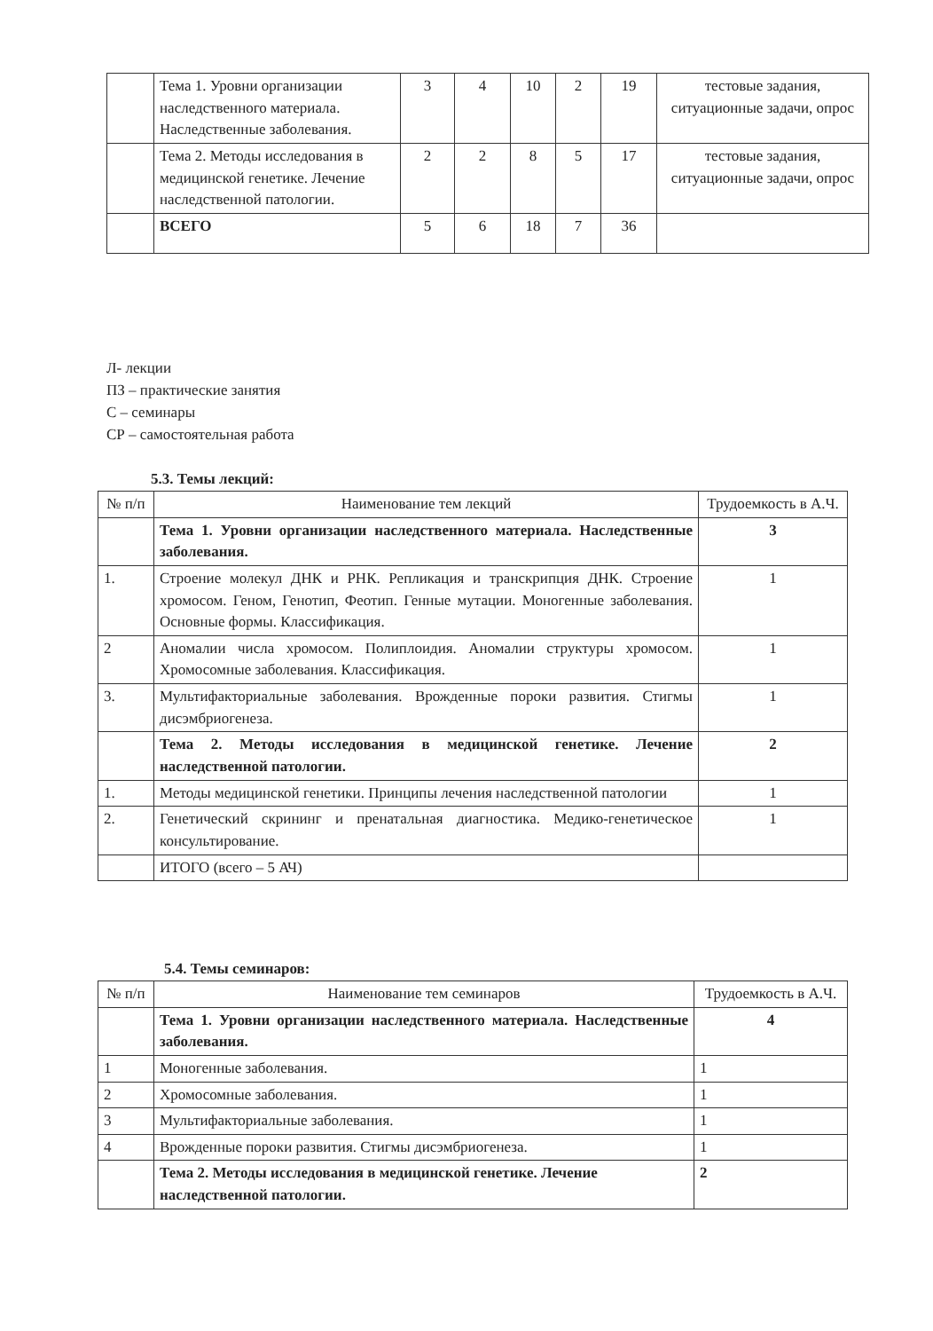| | Тема 1. Уровни организации наследственного материала. Наследственные заболевания. | 3 | 4 | 10 | 2 | 19 | тестовые задания, ситуационные задачи, опрос |
| | Тема 2. Методы исследования в медицинской генетике. Лечение наследственной патологии. | 2 | 2 | 8 | 5 | 17 | тестовые задания, ситуационные задачи, опрос |
| | ВСЕГО | 5 | 6 | 18 | 7 | 36 | |
Л- лекции
ПЗ – практические занятия
С – семинары
СР – самостоятельная работа
5.3. Темы лекций:
| № п/п | Наименование тем лекций | Трудоемкость в А.Ч. |
| --- | --- | --- |
| | Тема 1. Уровни организации наследственного материала. Наследственные заболевания. | 3 |
| 1. | Строение молекул ДНК и РНК. Репликация и транскрипция ДНК. Строение хромосом. Геном, Генотип, Феотип. Генные мутации. Моногенные заболевания. Основные формы. Классификация. | 1 |
| 2 | Аномалии числа хромосом. Полиплоидия. Аномалии структуры хромосом. Хромосомные заболевания. Классификация. | 1 |
| 3. | Мультифакториальные заболевания. Врожденные пороки развития. Стигмы дисэмбриогенеза. | 1 |
| | Тема 2. Методы исследования в медицинской генетике. Лечение наследственной патологии. | 2 |
| 1. | Методы медицинской генетики. Принципы лечения наследственной патологии | 1 |
| 2. | Генетический скрининг и пренатальная диагностика. Медико-генетическое консультирование. | 1 |
| | ИТОГО (всего – 5 АЧ) | |
5.4. Темы семинаров:
| № п/п | Наименование тем семинаров | Трудоемкость в А.Ч. |
| --- | --- | --- |
| | Тема 1. Уровни организации наследственного материала. Наследственные заболевания. | 4 |
| 1 | Моногенные заболевания. | 1 |
| 2 | Хромосомные заболевания. | 1 |
| 3 | Мультифакториальные заболевания. | 1 |
| 4 | Врожденные пороки развития. Стигмы дисэмбриогенеза. | 1 |
| | Тема 2. Методы исследования в медицинской генетике. Лечение наследственной патологии. | 2 |